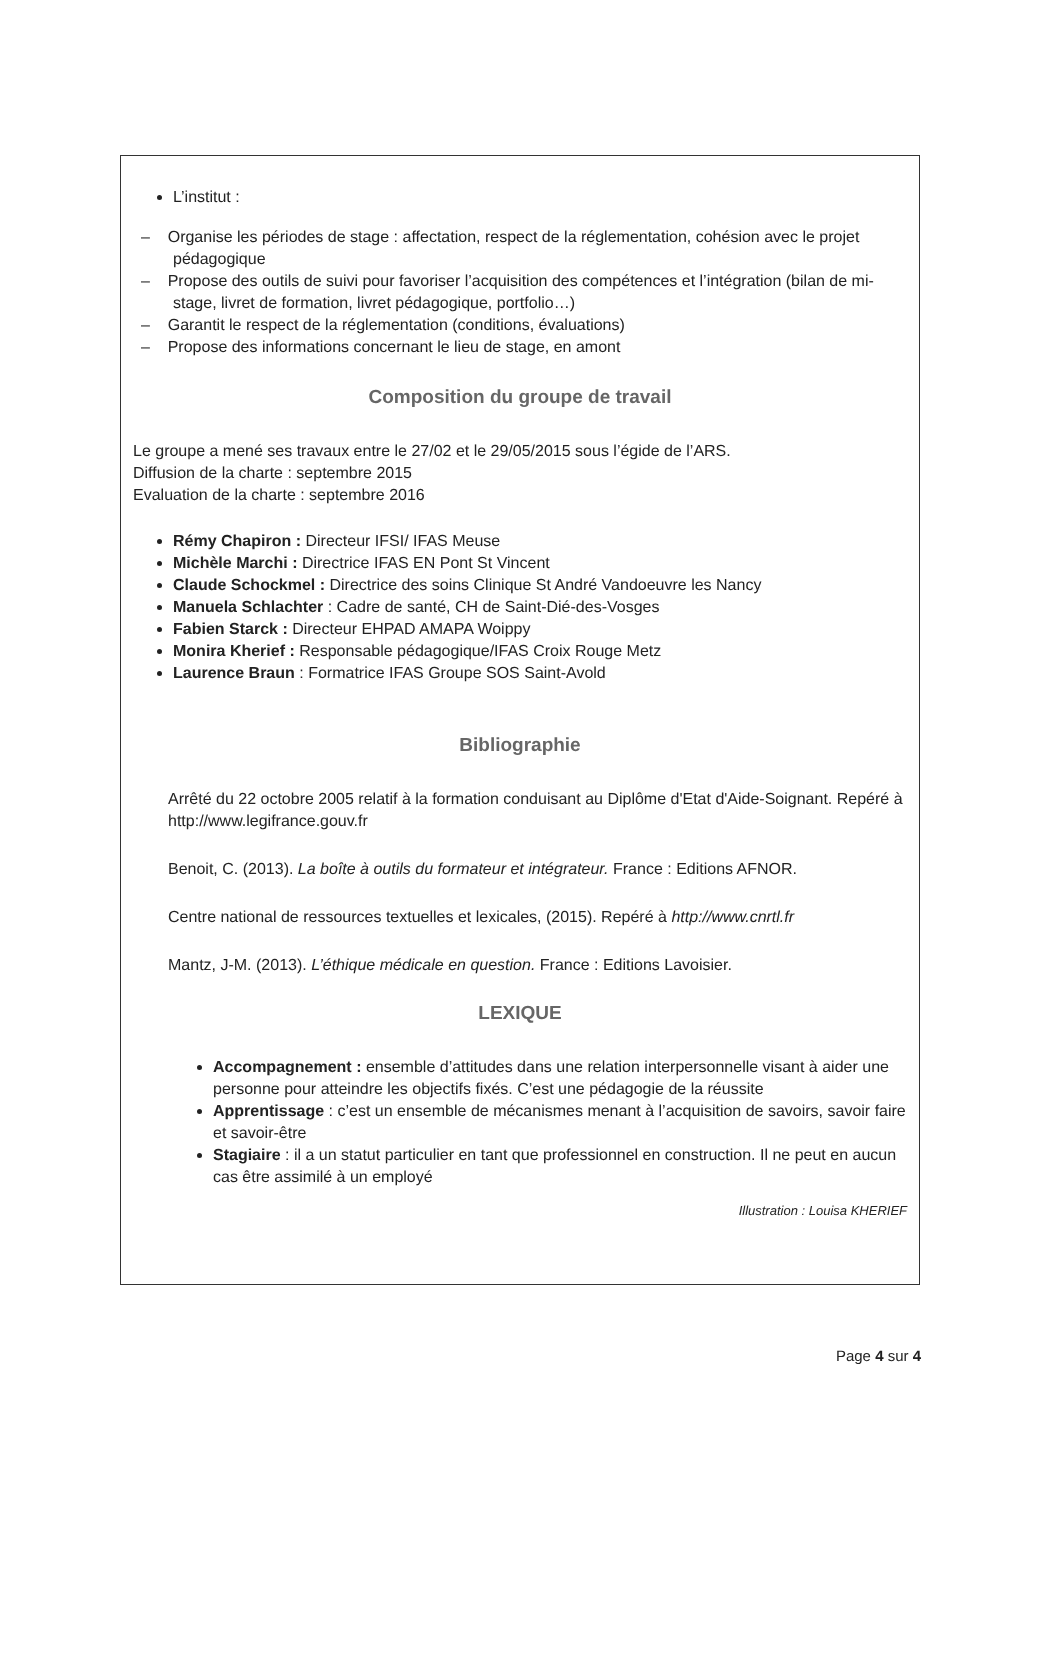L’institut :
– Organise les périodes de stage : affectation, respect de la réglementation, cohésion avec le projet pédagogique
– Propose des outils de suivi pour favoriser l’acquisition des compétences et l’intégration (bilan de mi-stage, livret de formation, livret pédagogique, portfolio…)
– Garantit le respect de la réglementation (conditions, évaluations)
– Propose des informations concernant le lieu de stage, en amont
Composition du groupe de travail
Le groupe a mené ses travaux entre le 27/02 et le 29/05/2015 sous l’égide de l’ARS.
Diffusion de la charte : septembre 2015
Evaluation de la charte : septembre 2016
Rémy Chapiron : Directeur IFSI/ IFAS Meuse
Michèle Marchi : Directrice IFAS EN Pont St Vincent
Claude Schockmel : Directrice des soins Clinique St André Vandoeuvre les Nancy
Manuela Schlachter : Cadre de santé, CH de Saint-Dié-des-Vosges
Fabien Starck : Directeur EHPAD AMAPA Woippy
Monira Kherief : Responsable pédagogique/IFAS Croix Rouge Metz
Laurence Braun : Formatrice IFAS Groupe SOS Saint-Avold
Bibliographie
Arrêté du 22 octobre 2005 relatif à la formation conduisant au Diplôme d'Etat d'Aide-Soignant. Repéré à http://www.legifrance.gouv.fr
Benoit, C. (2013). La boîte à outils du formateur et intégrateur. France : Editions AFNOR.
Centre national de ressources textuelles et lexicales, (2015). Repéré à http://www.cnrtl.fr
Mantz, J-M. (2013). L’éthique médicale en question. France : Editions Lavoisier.
LEXIQUE
Accompagnement : ensemble d’attitudes dans une relation interpersonnelle visant à aider une personne pour atteindre les objectifs fixés. C’est une pédagogie de la réussite
Apprentissage : c’est un ensemble de mécanismes menant à l’acquisition de savoirs, savoir faire et savoir-être
Stagiaire : il a un statut particulier en tant que professionnel en construction. Il ne peut en aucun cas être assimilé à un employé
Illustration : Louisa KHERIEF
Page 4 sur 4